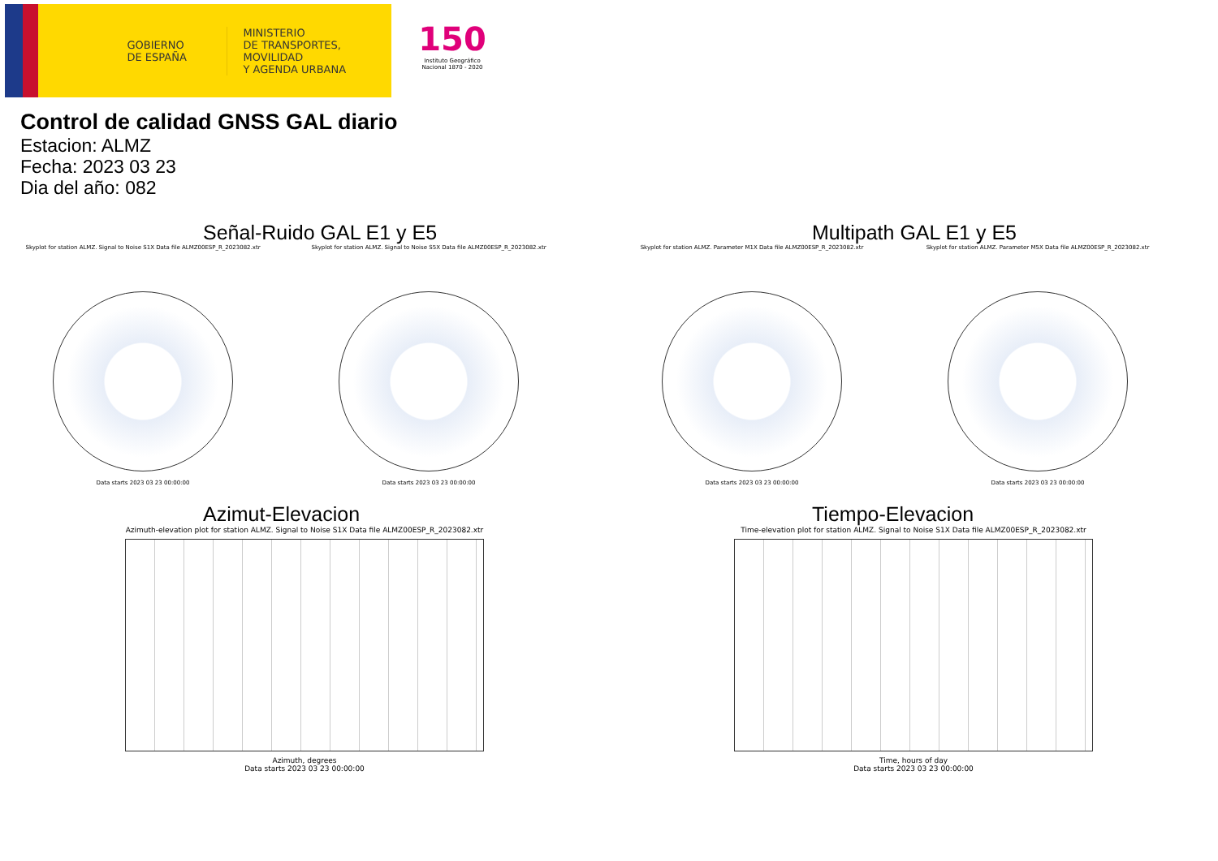GOBIERNO DE ESPAÑA
MINISTERIO
DE TRANSPORTES, MOVILIDAD
Y AGENDA URBANA
150
Instituto Geográfico Nacional 1870 - 2020
Control de calidad GNSS GAL diario
Estacion: ALMZ
Fecha: 2023 03 23
Dia del año: 082
Señal-Ruido GAL E1 y E5
Skyplot for station ALMZ. Signal to Noise S1X Data file ALMZ00ESP_R_2023082.xtr
Data starts 2023 03 23 00:00:00
Skyplot for station ALMZ. Signal to Noise S5X Data file ALMZ00ESP_R_2023082.xtr
Data starts 2023 03 23 00:00:00
Multipath GAL E1 y E5
Skyplot for station ALMZ. Parameter M1X Data file ALMZ00ESP_R_2023082.xtr
Data starts 2023 03 23 00:00:00
Skyplot for station ALMZ. Parameter M5X Data file ALMZ00ESP_R_2023082.xtr
Data starts 2023 03 23 00:00:00
Azimut-Elevacion
Azimuth-elevation plot for station ALMZ. Signal to Noise S1X Data file ALMZ00ESP_R_2023082.xtr
Azimuth, degrees
Data starts 2023 03 23 00:00:00
Tiempo-Elevacion
Time-elevation plot for station ALMZ. Signal to Noise S1X Data file ALMZ00ESP_R_2023082.xtr
Time, hours of day
Data starts 2023 03 23 00:00:00